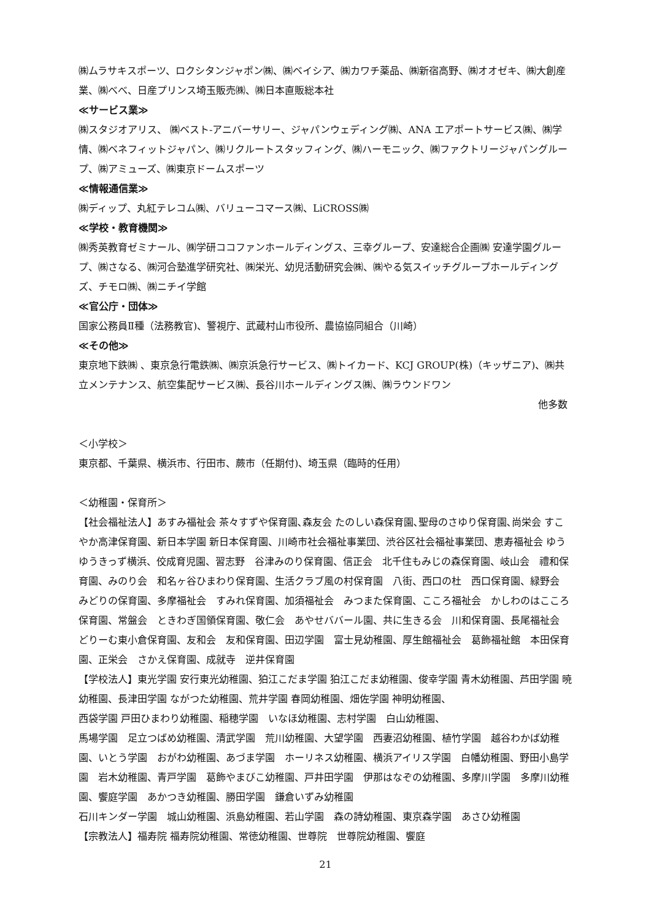㈱ムラサキスポーツ、ロクシタンジャポン㈱、㈱ベイシア、㈱カワチ薬品、㈱新宿高野、㈱オオゼキ、㈱大創産業、㈱べべ、日産プリンス埼玉販売㈱、㈱日本直販総本社
≪サービス業≫
㈱スタジオアリス、 ㈱ベスト‐アニバーサリー、ジャパンウェディング㈱、ANA エアポートサービス㈱、㈱学情、㈱ベネフィットジャパン、㈱リクルートスタッフィング、㈱ハーモニック、㈱ファクトリージャパングループ、㈱アミューズ、㈱東京ドームスポーツ
≪情報通信業≫
㈱ディップ、丸紅テレコム㈱、バリューコマース㈱、LiCROSS㈱
≪学校・教育機関≫
㈱秀英教育ゼミナール、㈱学研ココファンホールディングス、三幸グループ、安達総合企画㈱ 安達学園グループ、㈱さなる、㈱河合塾進学研究社、㈱栄光、幼児活動研究会㈱、㈱やる気スイッチグループホールディングズ、チモロ㈱、㈱ニチイ学館
≪官公庁・団体≫
国家公務員Ⅱ種（法務教官)、警視庁、武蔵村山市役所、農協協同組合（川崎）
≪その他≫
東京地下鉄㈱ 、東京急行電鉄㈱、㈱京浜急行サービス、㈱トイカード、KCJ GROUP(株)（キッザニア)、㈱共立メンテナンス、航空集配サービス㈱、長谷川ホールディングス㈱、㈱ラウンドワン
他多数
＜小学校＞
東京都、千葉県、横浜市、行田市、蕨市（任期付)、埼玉県（臨時的任用）
＜幼稚園・保育所＞
【社会福祉法人】あすみ福祉会 茶々すずや保育園､森友会 たのしい森保育園､聖母のさゆり保育園､尚栄会 すこやか高津保育園、新日本学園 新日本保育園、川崎市社会福祉事業団、渋谷区社会福祉事業団、恵寿福祉会 ゆうゆうきっず横浜、佼成育児園、習志野　谷津みのり保育園、信正会　北千住もみじの森保育園、岐山会　禮和保育園、みのり会　和名ヶ谷ひまわり保育園、生活クラブ風の村保育園　八街、西口の杜　西口保育園、緑野会　みどりの保育園、多摩福祉会　すみれ保育園、加須福祉会　みつまた保育園、こころ福祉会　かしわのはこころ保育園、常盤会　ときわぎ国領保育園、敬仁会　あやせババール園、共に生きる会　川和保育園、長尾福祉会　どりーむ東小倉保育園、友和会　友和保育園、田辺学園　富士見幼稚園、厚生館福祉会　葛飾福祉館　本田保育園、正栄会　さかえ保育園、成就寺　逆井保育園
【学校法人】東光学園 安行東光幼稚園、狛江こだま学園 狛江こだま幼稚園、俊幸学園 青木幼稚園、芦田学園 暁幼稚園、長津田学園 ながつた幼稚園、荒井学園 春岡幼稚園、畑佐学園 神明幼稚園、
西袋学園 戸田ひまわり幼稚園、稲穂学園　いなほ幼稚園、志村学園　白山幼稚園、
馬場学園　足立つばめ幼稚園、清武学園　荒川幼稚園、大望学園　西妻沼幼稚園、植竹学園　越谷わかば幼稚園、いとう学園　おがわ幼稚園、あづま学園　ホーリネス幼稚園、横浜アイリス学園　白幡幼稚園、野田小島学園　岩木幼稚園、青戸学園　葛飾やまびこ幼稚園、戸井田学園　伊那はなぞの幼稚園、多摩川学園　多摩川幼稚園、饗庭学園　あかつき幼稚園、勝田学園　鎌倉いずみ幼稚園
石川キンダー学園　城山幼稚園、浜島幼稚園、若山学園　森の詩幼稚園、東京森学園　あさひ幼稚園
【宗教法人】福寿院 福寿院幼稚園、常徳幼稚園、世尊院　世尊院幼稚園、饗庭
21